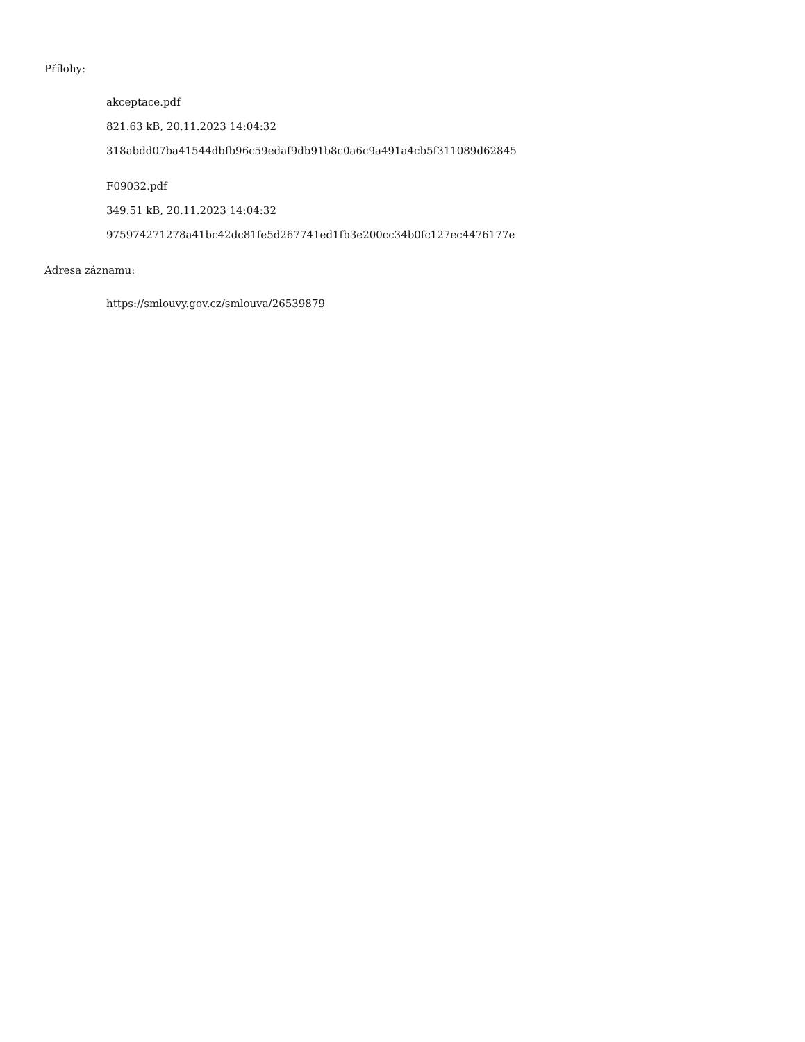Přílohy:
akceptace.pdf
821.63 kB, 20.11.2023 14:04:32
318abdd07ba41544dbfb96c59edaf9db91b8c0a6c9a491a4cb5f311089d62845
F09032.pdf
349.51 kB, 20.11.2023 14:04:32
975974271278a41bc42dc81fe5d267741ed1fb3e200cc34b0fc127ec4476177e
Adresa záznamu:
https://smlouvy.gov.cz/smlouva/26539879